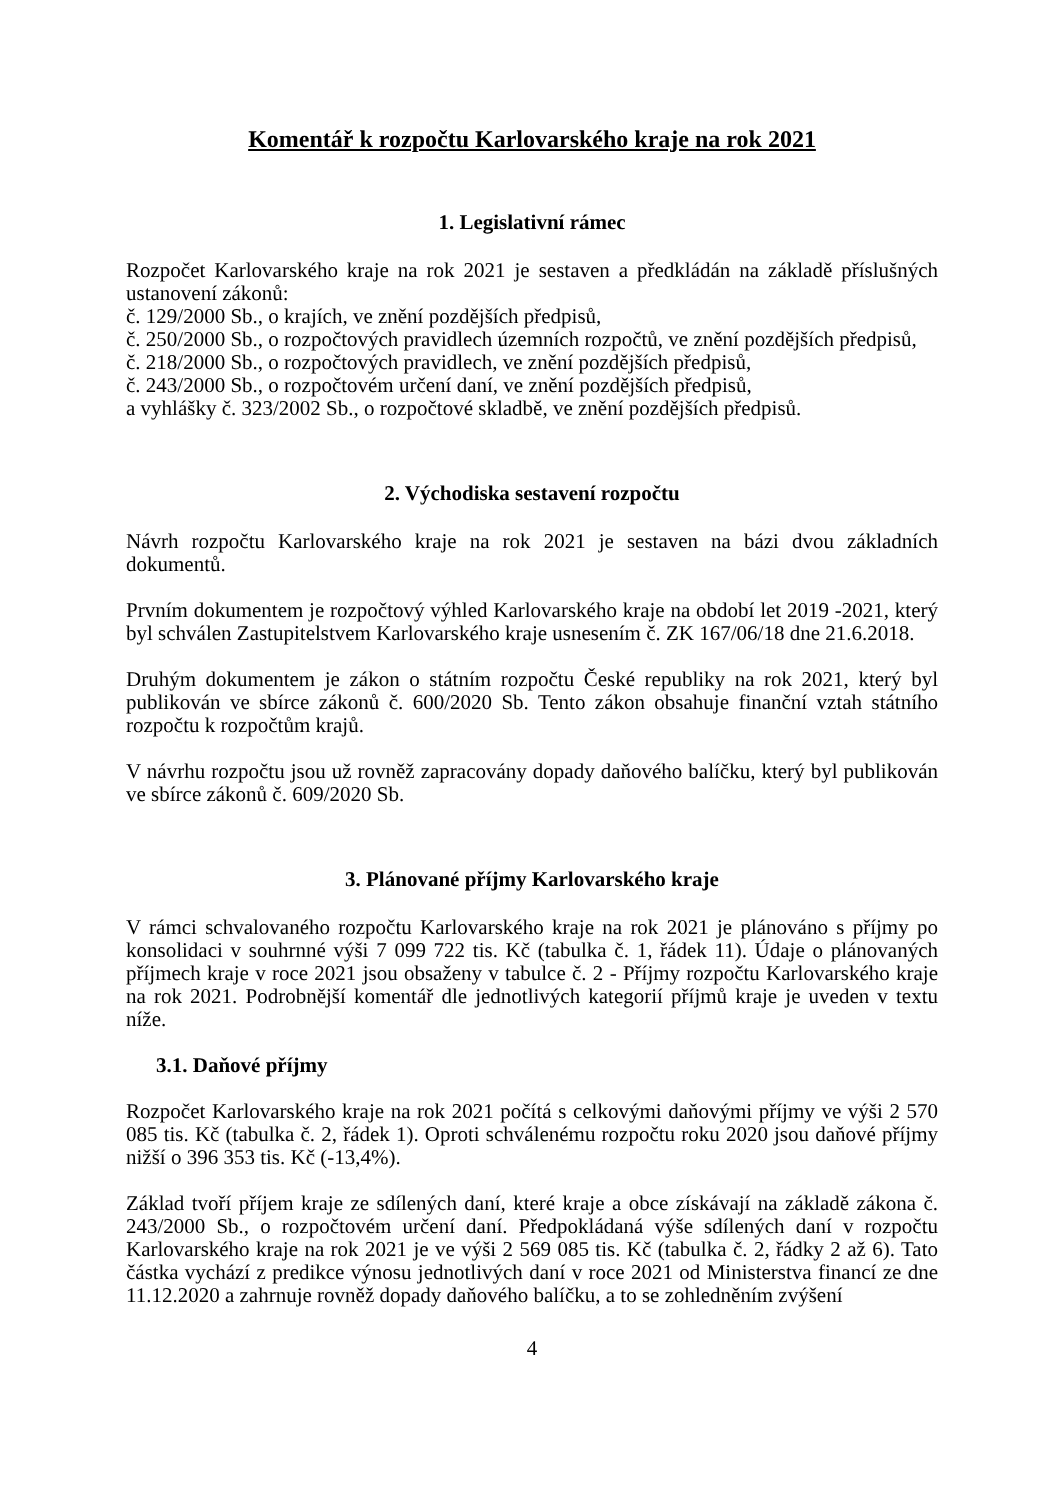Komentář k rozpočtu Karlovarského kraje na rok 2021
1. Legislativní rámec
Rozpočet Karlovarského kraje na rok 2021 je sestaven a předkládán na základě příslušných ustanovení zákonů:
č. 129/2000 Sb., o krajích, ve znění pozdějších předpisů,
č. 250/2000 Sb., o rozpočtových pravidlech územních rozpočtů, ve znění pozdějších předpisů,
č. 218/2000 Sb., o rozpočtových pravidlech, ve znění pozdějších předpisů,
č. 243/2000 Sb., o rozpočtovém určení daní, ve znění pozdějších předpisů,
a vyhlášky č. 323/2002 Sb., o rozpočtové skladbě, ve znění pozdějších předpisů.
2. Východiska sestavení rozpočtu
Návrh rozpočtu Karlovarského kraje na rok 2021 je sestaven na bázi dvou základních dokumentů.
Prvním dokumentem je rozpočtový výhled Karlovarského kraje na období let 2019 -2021, který byl schválen Zastupitelstvem Karlovarského kraje usnesením č. ZK 167/06/18 dne 21.6.2018.
Druhým dokumentem je zákon o státním rozpočtu České republiky na rok 2021, který byl publikován ve sbírce zákonů č. 600/2020 Sb. Tento zákon obsahuje finanční vztah státního rozpočtu k rozpočtům krajů.
V návrhu rozpočtu jsou už rovněž zapracovány dopady daňového balíčku, který byl publikován ve sbírce zákonů č. 609/2020 Sb.
3. Plánované příjmy Karlovarského kraje
V rámci schvalovaného rozpočtu Karlovarského kraje na rok 2021 je plánováno s příjmy po konsolidaci v souhrnné výši 7 099 722 tis. Kč (tabulka č. 1, řádek 11). Údaje o plánovaných příjmech kraje v roce 2021 jsou obsaženy v tabulce č. 2 - Příjmy rozpočtu Karlovarského kraje na rok 2021. Podrobnější komentář dle jednotlivých kategorií příjmů kraje je uveden v textu níže.
3.1. Daňové příjmy
Rozpočet Karlovarského kraje na rok 2021 počítá s celkovými daňovými příjmy ve výši 2 570 085 tis. Kč (tabulka č. 2, řádek 1). Oproti schválenému rozpočtu roku 2020 jsou daňové příjmy nižší o 396 353 tis. Kč (-13,4%).
Základ tvoří příjem kraje ze sdílených daní, které kraje a obce získávají na základě zákona č. 243/2000 Sb., o rozpočtovém určení daní. Předpokládaná výše sdílených daní v rozpočtu Karlovarského kraje na rok 2021 je ve výši 2 569 085 tis. Kč (tabulka č. 2, řádky 2 až 6). Tato částka vychází z predikce výnosu jednotlivých daní v roce 2021 od Ministerstva financí ze dne 11.12.2020 a zahrnuje rovněž dopady daňového balíčku, a to se zohledněním zvýšení
4